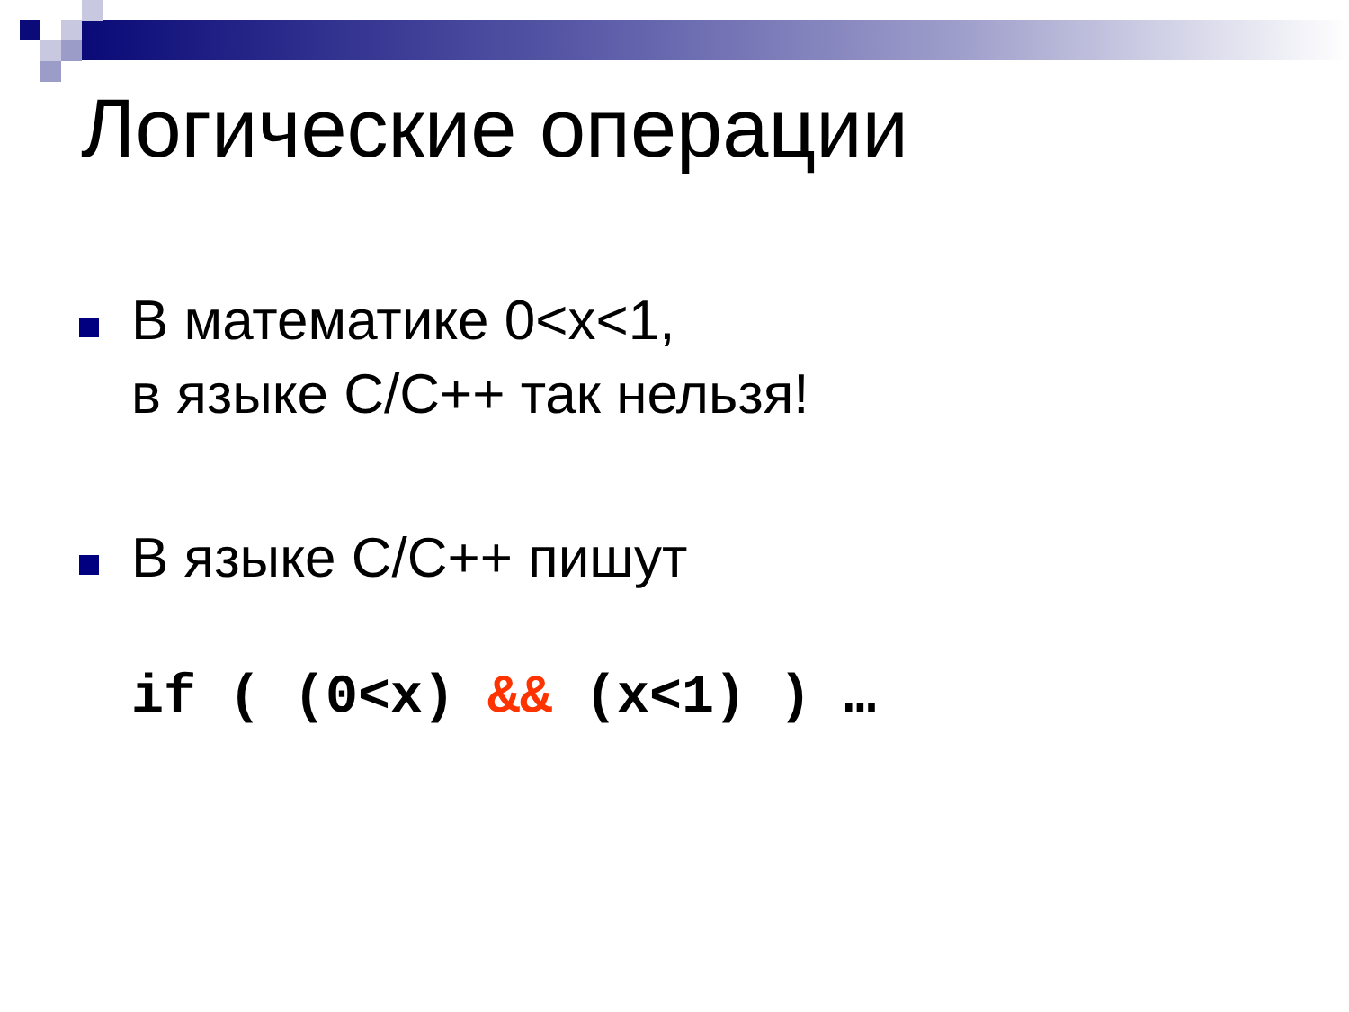Логические операции
В математике 0<x<1,
в языке C/C++ так нельзя!
В языке C/C++ пишут
if ( (0<x) && (x<1) ) …